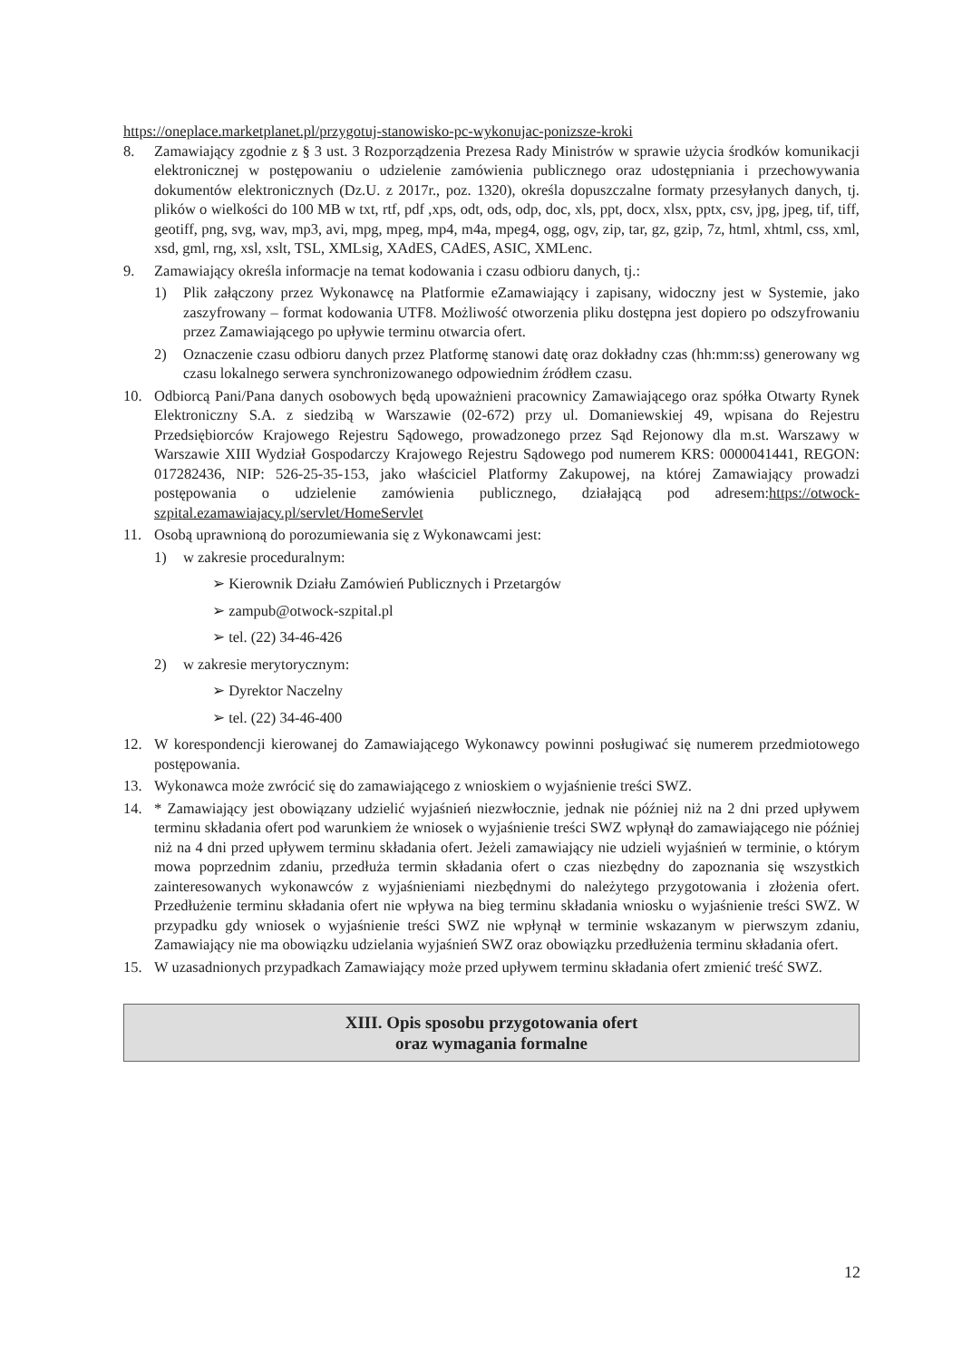https://oneplace.marketplanet.pl/przygotuj-stanowisko-pc-wykonujac-ponizsze-kroki
8. Zamawiający zgodnie z § 3 ust. 3 Rozporządzenia Prezesa Rady Ministrów w sprawie użycia środków komunikacji elektronicznej w postępowaniu o udzielenie zamówienia publicznego oraz udostępniania i przechowywania dokumentów elektronicznych (Dz.U. z 2017r., poz. 1320), określa dopuszczalne formaty przesyłanych danych, tj. plików o wielkości do 100 MB w txt, rtf, pdf ,xps, odt, ods, odp, doc, xls, ppt, docx, xlsx, pptx, csv, jpg, jpeg, tif, tiff, geotiff, png, svg, wav, mp3, avi, mpg, mpeg, mp4, m4a, mpeg4, ogg, ogv, zip, tar, gz, gzip, 7z, html, xhtml, css, xml, xsd, gml, rng, xsl, xslt, TSL, XMLsig, XAdES, CAdES, ASIC, XMLenc.
9. Zamawiający określa informacje na temat kodowania i czasu odbioru danych, tj.:
1) Plik załączony przez Wykonawcę na Platformie eZamawiający i zapisany, widoczny jest w Systemie, jako zaszyfrowany – format kodowania UTF8. Możliwość otworzenia pliku dostępna jest dopiero po odszyfrowaniu przez Zamawiającego po upływie terminu otwarcia ofert.
2) Oznaczenie czasu odbioru danych przez Platformę stanowi datę oraz dokładny czas (hh:mm:ss) generowany wg czasu lokalnego serwera synchronizowanego odpowiednim źródłem czasu.
10. Odbiorcą Pani/Pana danych osobowych będą upoważnieni pracownicy Zamawiającego oraz spółka Otwarty Rynek Elektroniczny S.A. z siedzibą w Warszawie (02-672) przy ul. Domaniewskiej 49, wpisana do Rejestru Przedsiębiorców Krajowego Rejestru Sądowego, prowadzonego przez Sąd Rejonowy dla m.st. Warszawy w Warszawie XIII Wydział Gospodarczy Krajowego Rejestru Sądowego pod numerem KRS: 0000041441, REGON: 017282436, NIP: 526-25-35-153, jako właściciel Platformy Zakupowej, na której Zamawiający prowadzi postępowania o udzielenie zamówienia publicznego, działającą pod adresem:https://otwock-szpital.ezamawiajacy.pl/servlet/HomeServlet
11. Osobą uprawnioną do porozumiewania się z Wykonawcami jest:
1) w zakresie proceduralnym:
➢ Kierownik Działu Zamówień Publicznych i Przetargów
➢ zampub@otwock-szpital.pl
➢ tel. (22) 34-46-426
2) w zakresie merytorycznym:
➢ Dyrektor Naczelny
➢ tel. (22) 34-46-400
12. W korespondencji kierowanej do Zamawiającego Wykonawcy powinni posługiwać się numerem przedmiotowego postępowania.
13. Wykonawca może zwrócić się do zamawiającego z wnioskiem o wyjaśnienie treści SWZ.
14. * Zamawiający jest obowiązany udzielić wyjaśnień niezwłocznie, jednak nie później niż na 2 dni przed upływem terminu składania ofert pod warunkiem że wniosek o wyjaśnienie treści SWZ wpłynął do zamawiającego nie później niż na 4 dni przed upływem terminu składania ofert. Jeżeli zamawiający nie udzieli wyjaśnień w terminie, o którym mowa poprzednim zdaniu, przedłuża termin składania ofert o czas niezbędny do zapoznania się wszystkich zainteresowanych wykonawców z wyjaśnieniami niezbędnymi do należytego przygotowania i złożenia ofert. Przedłużenie terminu składania ofert nie wpływa na bieg terminu składania wniosku o wyjaśnienie treści SWZ. W przypadku gdy wniosek o wyjaśnienie treści SWZ nie wpłynął w terminie wskazanym w pierwszym zdaniu, Zamawiający nie ma obowiązku udzielania wyjaśnień SWZ oraz obowiązku przedłużenia terminu składania ofert.
15. W uzasadnionych przypadkach Zamawiający może przed upływem terminu składania ofert zmienić treść SWZ.
XIII. Opis sposobu przygotowania ofert
oraz wymagania formalne
12